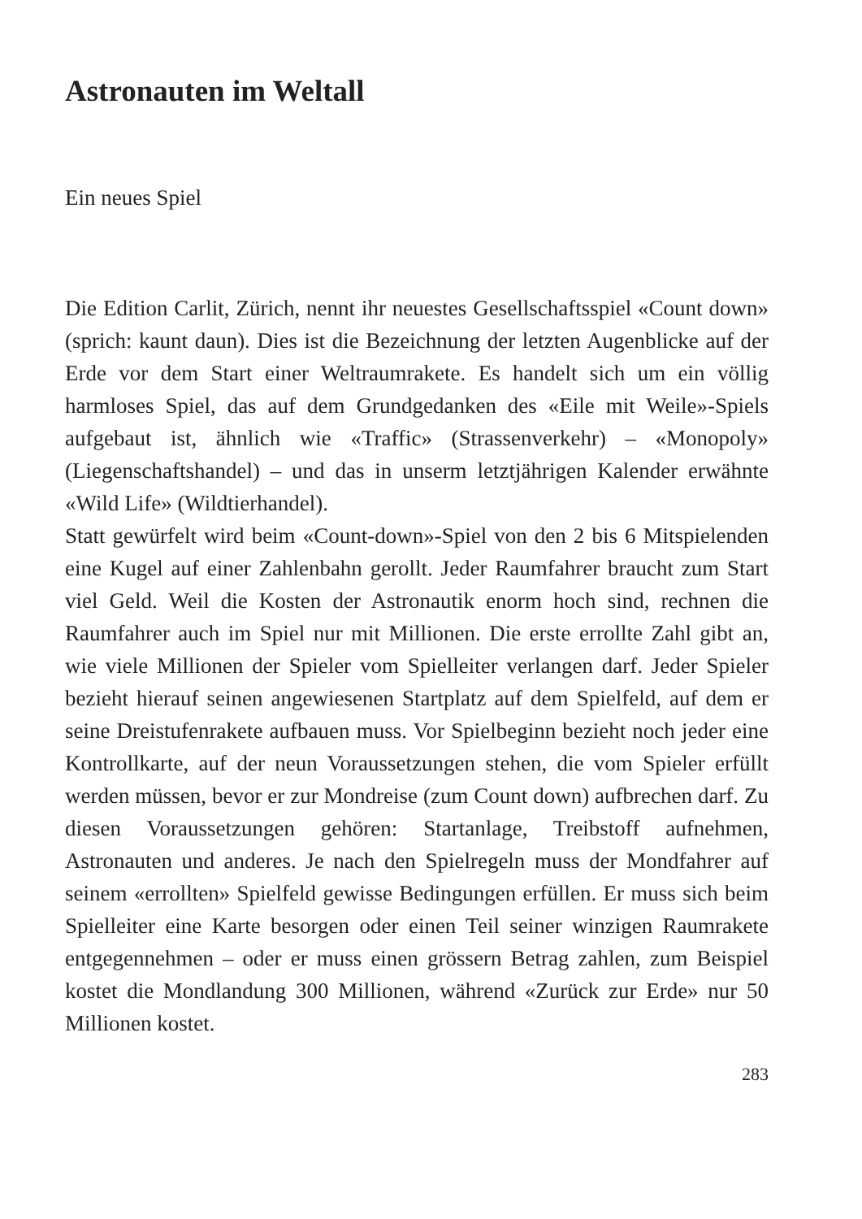Astronauten im Weltall
Ein neues Spiel
Die Edition Carlit, Zürich, nennt ihr neuestes Gesellschafts­spiel «Count down» (sprich: kaunt daun). Dies ist die Be­zeichnung der letzten Augenblicke auf der Erde vor dem Start einer Weltraumrakete. Es handelt sich um ein völlig harmloses Spiel, das auf dem Grundgedanken des «Eile mit Weile»-Spiels aufgebaut ist, ähnlich wie «Traffic» (Strassenverkehr) – «Monopoly» (Liegenschaftshandel) – und das in unserm letzt­jährigen Kalender erwähnte «Wild Life» (Wildtierhandel).
Statt gewürfelt wird beim «Count-down»-Spiel von den 2 bis 6 Mitspielenden eine Kugel auf einer Zahlenbahn gerollt. Jeder Raumfahrer braucht zum Start viel Geld. Weil die Kosten der Astronautik enorm hoch sind, rechnen die Raumfahrer auch im Spiel nur mit Millionen. Die erste errollte Zahl gibt an, wie viele Millionen der Spieler vom Spielleiter verlangen darf. Jeder Spieler bezieht hierauf seinen angewiesenen Startplatz auf dem Spielfeld, auf dem er seine Dreistufenrakete aufbauen muss. Vor Spielbeginn bezieht noch jeder eine Kontrollkarte, auf der neun Voraussetzungen stehen, die vom Spieler erfüllt werden müssen, bevor er zur Mondreise (zum Count down) aufbrechen darf. Zu diesen Voraussetzungen gehören: Start­anlage, Treibstoff aufnehmen, Astronauten und anderes. Je nach den Spielregeln muss der Mondfahrer auf seinem «er­rollten» Spielfeld gewisse Bedingungen erfüllen. Er muss sich beim Spielleiter eine Karte besorgen oder einen Teil seiner winzigen Raumrakete entgegennehmen – oder er muss einen grössern Betrag zahlen, zum Beispiel kostet die Mondlandung 300 Millionen, während «Zurück zur Erde» nur 50 Millionen kostet.
283